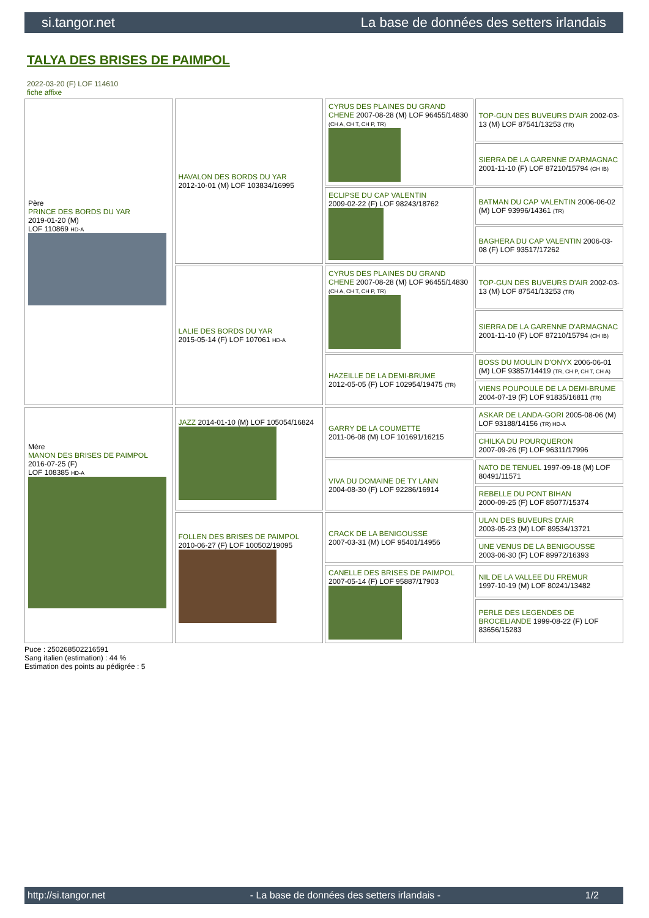si.tangor.net La base de données des setters irlandais
TALYA DES BRISES DE PAIMPOL
2022-03-20 (F) LOF 114610
fiche affixe
| Père PRINCE DES BORDS DU YAR 2019-01-20 (M) LOF 110869 HD-A | HAVALON DES BORDS DU YAR 2012-10-01 (M) LOF 103834/16995 | CYRUS DES PLAINES DU GRAND CHENE 2007-08-28 (M) LOF 96455/14830 (CH A, CH T, CH P, TR) | TOP-GUN DES BUVEURS D'AIR 2002-03-13 (M) LOF 87541/13253 (TR) |
| | | | SIERRA DE LA GARENNE D'ARMAGNAC 2001-11-10 (F) LOF 87210/15794 (CH IB) |
| | | ECLIPSE DU CAP VALENTIN 2009-02-22 (F) LOF 98243/18762 | BATMAN DU CAP VALENTIN 2006-06-02 (M) LOF 93996/14361 (TR) |
| | | | BAGHERA DU CAP VALENTIN 2006-03-08 (F) LOF 93517/17262 |
| | LALIE DES BORDS DU YAR 2015-05-14 (F) LOF 107061 HD-A | CYRUS DES PLAINES DU GRAND CHENE 2007-08-28 (M) LOF 96455/14830 (CH A, CH T, CH P, TR) | TOP-GUN DES BUVEURS D'AIR 2002-03-13 (M) LOF 87541/13253 (TR) |
| | | | SIERRA DE LA GARENNE D'ARMAGNAC 2001-11-10 (F) LOF 87210/15794 (CH IB) |
| | | HAZEILLE DE LA DEMI-BRUME 2012-05-05 (F) LOF 102954/19475 (TR) | BOSS DU MOULIN D'ONYX 2006-06-01 (M) LOF 93857/14419 (TR, CH P, CH T, CH A) |
| | | | VIENS POUPOULE DE LA DEMI-BRUME 2004-07-19 (F) LOF 91835/16811 (TR) |
| Mère MANON DES BRISES DE PAIMPOL 2016-07-25 (F) LOF 108385 HD-A | JAZZ 2014-01-10 (M) LOF 105054/16824 | GARRY DE LA COUMETTE 2011-06-08 (M) LOF 101691/16215 | ASKAR DE LANDA-GORI 2005-08-06 (M) LOF 93188/14156 (TR) HD-A |
| | | | CHILKA DU POURQUERON 2007-09-26 (F) LOF 96311/17996 |
| | | VIVA DU DOMAINE DE TY LANN 2004-08-30 (F) LOF 92286/16914 | NATO DE TENUEL 1997-09-18 (M) LOF 80491/11571 |
| | | | REBELLE DU PONT BIHAN 2000-09-25 (F) LOF 85077/15374 |
| | FOLLEN DES BRISES DE PAIMPOL 2010-06-27 (F) LOF 100502/19095 | CRACK DE LA BENIGOUSSE 2007-03-31 (M) LOF 95401/14956 | ULAN DES BUVEURS D'AIR 2003-05-23 (M) LOF 89534/13721 |
| | | | UNE VENUS DE LA BENIGOUSSE 2003-06-30 (F) LOF 89972/16393 |
| | | CANELLE DES BRISES DE PAIMPOL 2007-05-14 (F) LOF 95887/17903 | NIL DE LA VALLEE DU FREMUR 1997-10-19 (M) LOF 80241/13482 |
| | | | PERLE DES LEGENDES DE BROCELIANDE 1999-08-22 (F) LOF 83656/15283 |
Puce : 250268502216591
Sang italien (estimation) : 44 %
Estimation des points au pédigrée : 5
http://si.tangor.net - La base de données des setters irlandais - 1/2